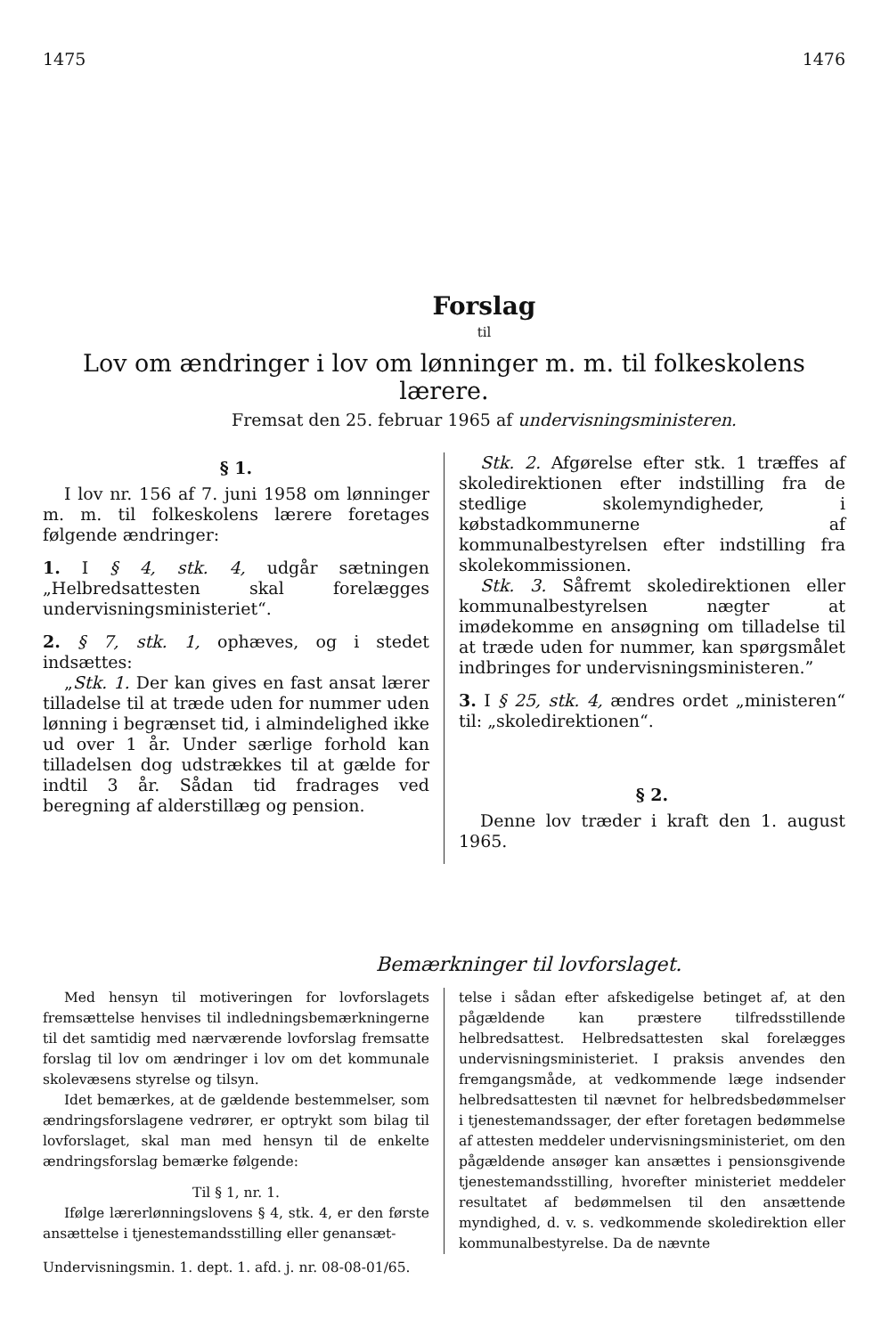1475 1476
Forslag
til
Lov om ændringer i lov om lønninger m. m. til folkeskolens lærere.
Fremsat den 25. februar 1965 af undervisningsministeren.
§ 1.
I lov nr. 156 af 7. juni 1958 om lønninger m. m. til folkeskolens lærere foretages følgende ændringer:
1. I § 4, stk. 4, udgår sætningen „Helbredsattesten skal forelægges undervisningsministeriet“.
2. § 7, stk. 1, ophæves, og i stedet indsættes:
„Stk. 1. Der kan gives en fast ansat lærer tilladelse til at træde uden for nummer uden lønning i begrænset tid, i almindelighed ikke ud over 1 år. Under særlige forhold kan tilladelsen dog udstrækkes til at gælde for indtil 3 år. Sådan tid fradrages ved beregning af alderstillæg og pension.
Stk. 2. Afgørelse efter stk. 1 træffes af skoledirektionen efter indstilling fra de stedlige skolemyndigheder, i købstadkommunerne af kommunalbestyrelsen efter indstilling fra skolekommissionen.
Stk. 3. Såfremt skoledirektionen eller kommunalbestyrelsen nægter at imødekomme en ansøgning om tilladelse til at træde uden for nummer, kan spørgsmålet indbringes for undervisningsministeren.”
3. I § 25, stk. 4, ændres ordet „ministeren“ til: „skoledirektionen“.
§ 2.
Denne lov træder i kraft den 1. august 1965.
Bemærkninger til lovforslaget.
Med hensyn til motiveringen for lovforslagets fremsættelse henvises til indledningsbemærkningerne til det samtidig med nærværende lovforslag fremsatte forslag til lov om ændringer i lov om det kommunale skolevæsens styrelse og tilsyn.
Idet bemærkes, at de gældende bestemmelser, som ændringsforslagene vedrører, er optrykt som bilag til lovforslaget, skal man med hensyn til de enkelte ændringsforslag bemærke følgende:
Til § 1, nr. 1.
Ifølge lærerlønningslovens § 4, stk. 4, er den første ansættelse i tjenestemandsstilling eller genansæt-
telse i sådan efter afskedigelse betinget af, at den pågældende kan præstere tilfredsstillende helbredsattest. Helbredsattesten skal forelægges undervisningsministeriet. I praksis anvendes den fremgangsmåde, at vedkommende læge indsender helbredsattesten til nævnet for helbredsbedømmelser i tjenestemandssager, der efter foretagen bedømmelse af attesten meddeler undervisningsministeriet, om den pågældende ansøger kan ansættes i pensionsgivende tjenestemandsstilling, hvorefter ministeriet meddeler resultatet af bedømmelsen til den ansættende myndighed, d. v. s. vedkommende skoledirektion eller kommunalbestyrelse. Da de nævnte
Undervisningsmin. 1. dept. 1. afd. j. nr. 08-08-01/65.